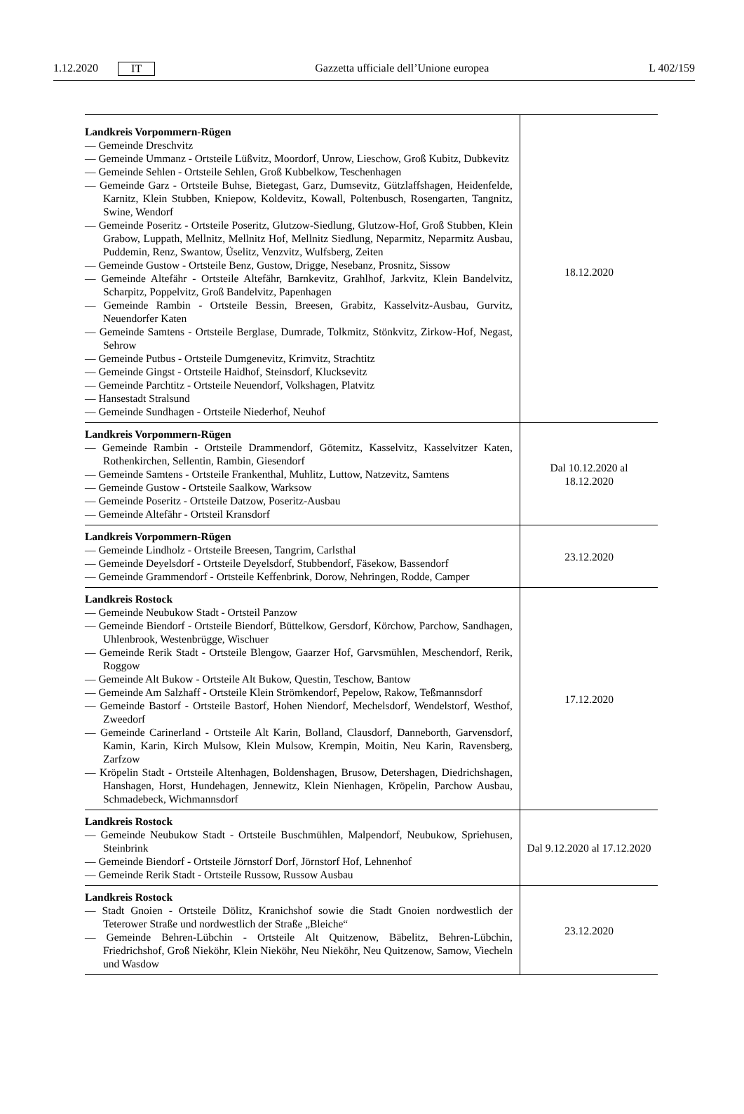1.12.2020 IT Gazzetta ufficiale dell’Unione europea L 402/159
| Landkreis Vorpommern-Rügen — Gemeinde Dreschvitz — Gemeinde Ummanz - Ortsteile Lüßvitz, Moordorf, Unrow, Lieschow, Groß Kubitz, Dubkevitz — Gemeinde Sehlen - Ortsteile Sehlen, Groß Kubbelkow, Teschenhagen — Gemeinde Garz - Ortsteile Buhse, Bietegast, Garz, Dumsevitz, Gützlaffshagen, Heidenfelde, Karnitz, Klein Stubben, Kniepow, Koldevitz, Kowall, Poltenbusch, Rosengarten, Tangnitz, Swine, Wendorf — Gemeinde Poseritz - Ortsteile Poseritz, Glutzow-Siedlung, Glutzow-Hof, Groß Stubben, Klein Grabow, Luppath, Mellnitz, Mellnitz Hof, Mellnitz Siedlung, Neparmitz, Neparmitz Ausbau, Puddemin, Renz, Swantow, Üselitz, Venzvitz, Wulfsberg, Zeiten — Gemeinde Gustow - Ortsteile Benz, Gustow, Drigge, Nesebanz, Prosnitz, Sissow — Gemeinde Altefähr - Ortsteile Altefähr, Barnkevitz, Grahlhof, Jarkvitz, Klein Bandelvitz, Scharpitz, Poppelvitz, Groß Bandelvitz, Papenhagen — Gemeinde Rambin - Ortsteile Bessin, Breesen, Grabitz, Kasselvitz-Ausbau, Gurvitz, Neuendorfer Katen — Gemeinde Samtens - Ortsteile Berglase, Dumrade, Tolkmitz, Stönkvitz, Zirkow-Hof, Negast, Sehrow — Gemeinde Putbus - Ortsteile Dumgenevitz, Krimvitz, Strachtitz — Gemeinde Gingst - Ortsteile Haidhof, Steinsdorf, Klucksevitz — Gemeinde Parchtitz - Ortsteile Neuendorf, Volkshagen, Platvitz — Hansestadt Stralsund — Gemeinde Sundhagen - Ortsteile Niederhof, Neuhof | 18.12.2020 |
| Landkreis Vorpommern-Rügen — Gemeinde Rambin - Ortsteile Drammendorf, Götemitz, Kasselvitz, Kasselvitzer Katen, Rothenkirchen, Sellentin, Rambin, Giesendorf — Gemeinde Samtens - Ortsteile Frankenthal, Muhlitz, Luttow, Natzevitz, Samtens — Gemeinde Gustow - Ortsteile Saalkow, Warksow — Gemeinde Poseritz - Ortsteile Datzow, Poseritz-Ausbau — Gemeinde Altefähr - Ortsteil Kransdorf | Dal 10.12.2020 al 18.12.2020 |
| Landkreis Vorpommern-Rügen — Gemeinde Lindholz - Ortsteile Breesen, Tangrim, Carlsthal — Gemeinde Deyelsdorf - Ortsteile Deyelsdorf, Stubbendorf, Fäsekow, Bassendorf — Gemeinde Grammendorf - Ortsteile Keffenbrink, Dorow, Nehringen, Rodde, Camper | 23.12.2020 |
| Landkreis Rostock — Gemeinde Neubukow Stadt - Ortsteil Panzow — Gemeinde Biendorf - Ortsteile Biendorf, Büttelkow, Gersdorf, Körchow, Parchow, Sandhagen, Uhlenbrook, Westenbrügge, Wischuer — Gemeinde Rerik Stadt - Ortsteile Blengow, Gaarzer Hof, Garvsmühlen, Meschendorf, Rerik, Roggow — Gemeinde Alt Bukow - Ortsteile Alt Bukow, Questin, Teschow, Bantow — Gemeinde Am Salzhaff - Ortsteile Klein Strömkendorf, Pepelow, Rakow, Teßmannsdorf — Gemeinde Bastorf - Ortsteile Bastorf, Hohen Niendorf, Mechelsdorf, Wendelstorf, Westhof, Zweedorf — Gemeinde Carinerland - Ortsteile Alt Karin, Bolland, Clausdorf, Danneborth, Garvensdorf, Kamin, Karin, Kirch Mulsow, Klein Mulsow, Krempin, Moitin, Neu Karin, Ravensberg, Zarfzow — Kröpelin Stadt - Ortsteile Altenhagen, Boldenshagen, Brusow, Detershagen, Diedrichshagen, Hanshagen, Horst, Hundehagen, Jennewitz, Klein Nienhagen, Kröpelin, Parchow Ausbau, Schmadebeck, Wichmannsdorf | 17.12.2020 |
| Landkreis Rostock — Gemeinde Neubukow Stadt - Ortsteile Buschmühlen, Malpendorf, Neubukow, Spriehusen, Steinbrink — Gemeinde Biendorf - Ortsteile Jörnstorf Dorf, Jörnstorf Hof, Lehnenhof — Gemeinde Rerik Stadt - Ortsteile Russow, Russow Ausbau | Dal 9.12.2020 al 17.12.2020 |
| Landkreis Rostock — Stadt Gnoien - Ortsteile Dölitz, Kranichshof sowie die Stadt Gnoien nordwestlich der Teterower Straße und nordwestlich der Straße „Bleiche“ — Gemeinde Behren-Lübchin - Ortsteile Alt Quitzenow, Bäbelitz, Behren-Lübchin, Friedrichshof, Groß Nieköhr, Klein Nieköhr, Neu Nieköhr, Neu Quitzenow, Samow, Viecheln und Wasdow | 23.12.2020 |